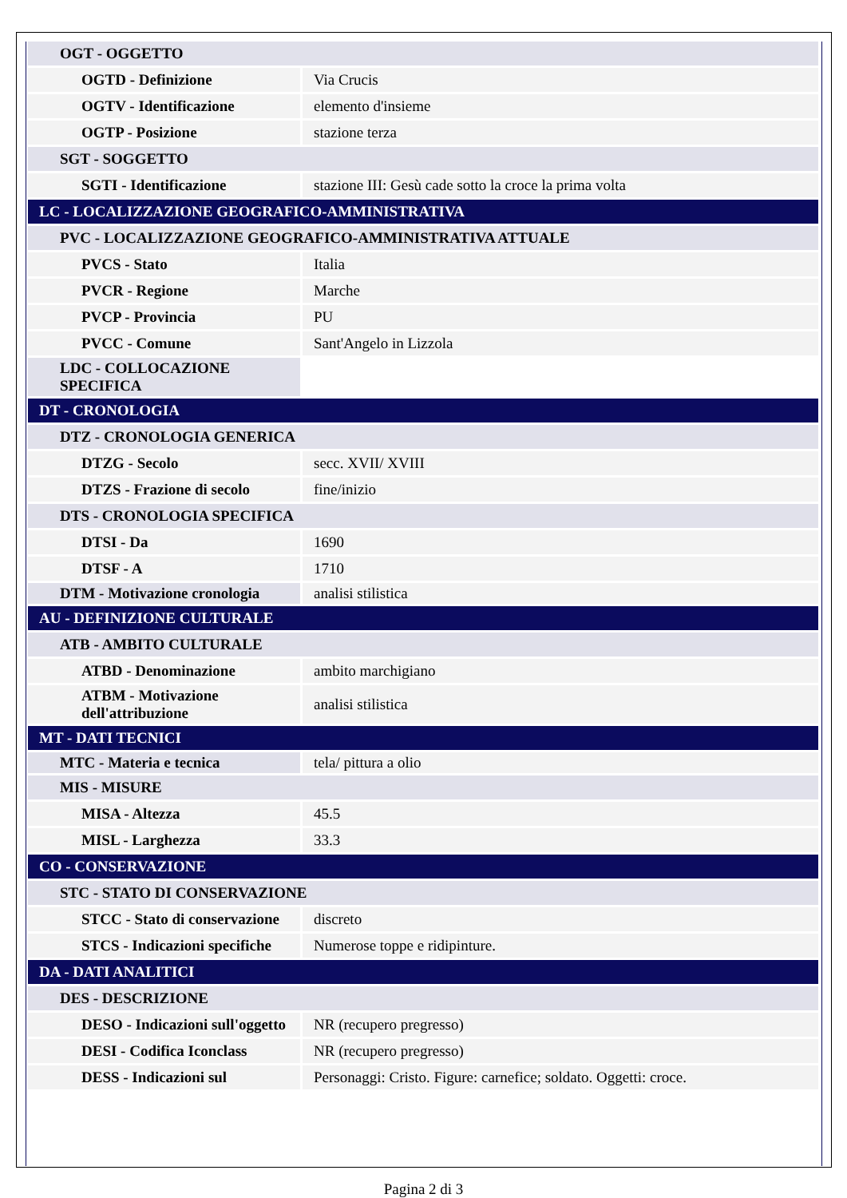| OGT - OGGETTO | |
| OGTD - Definizione | Via Crucis |
| OGTV - Identificazione | elemento d'insieme |
| OGTP - Posizione | stazione terza |
| SGT - SOGGETTO | |
| SGTI - Identificazione | stazione III: Gesù cade sotto la croce la prima volta |
| LC - LOCALIZZAZIONE GEOGRAFICO-AMMINISTRATIVA | |
| PVC - LOCALIZZAZIONE GEOGRAFICO-AMMINISTRATIVA ATTUALE | |
| PVCS - Stato | Italia |
| PVCR - Regione | Marche |
| PVCP - Provincia | PU |
| PVCC - Comune | Sant'Angelo in Lizzola |
| LDC - COLLOCAZIONE SPECIFICA | |
| DT - CRONOLOGIA | |
| DTZ - CRONOLOGIA GENERICA | |
| DTZG - Secolo | secc. XVII/ XVIII |
| DTZS - Frazione di secolo | fine/inizio |
| DTS - CRONOLOGIA SPECIFICA | |
| DTSI - Da | 1690 |
| DTSF - A | 1710 |
| DTM - Motivazione cronologia | analisi stilistica |
| AU - DEFINIZIONE CULTURALE | |
| ATB - AMBITO CULTURALE | |
| ATBD - Denominazione | ambito marchigiano |
| ATBM - Motivazione dell'attribuzione | analisi stilistica |
| MT - DATI TECNICI | |
| MTC - Materia e tecnica | tela/ pittura a olio |
| MIS - MISURE | |
| MISA - Altezza | 45.5 |
| MISL - Larghezza | 33.3 |
| CO - CONSERVAZIONE | |
| STC - STATO DI CONSERVAZIONE | |
| STCC - Stato di conservazione | discreto |
| STCS - Indicazioni specifiche | Numerose toppe e ridipinture. |
| DA - DATI ANALITICI | |
| DES - DESCRIZIONE | |
| DESO - Indicazioni sull'oggetto | NR (recupero pregresso) |
| DESI - Codifica Iconclass | NR (recupero pregresso) |
| DESS - Indicazioni sul | Personaggi: Cristo. Figure: carnefice; soldato. Oggetti: croce. |
Pagina 2 di 3